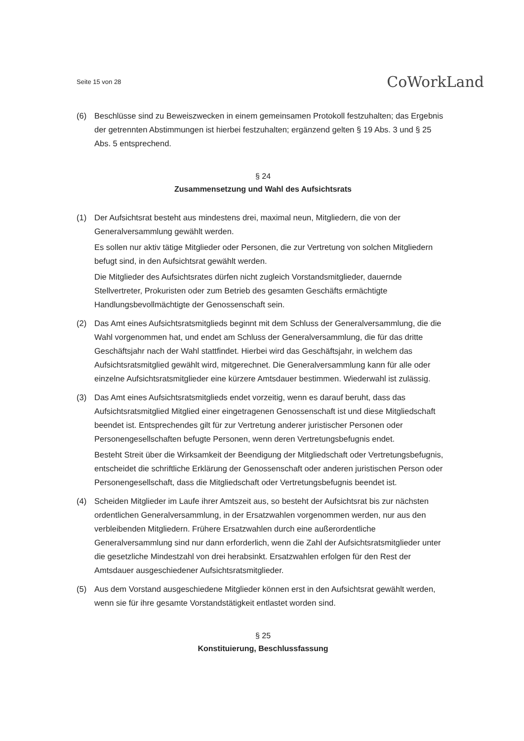Seite 15 von 28 CoWorkLand
(6) Beschlüsse sind zu Beweiszwecken in einem gemeinsamen Protokoll festzuhalten; das Ergebnis der getrennten Abstimmungen ist hierbei festzuhalten; ergänzend gelten § 19 Abs. 3 und § 25 Abs. 5 entsprechend.
§ 24
Zusammensetzung und Wahl des Aufsichtsrats
(1) Der Aufsichtsrat besteht aus mindestens drei, maximal neun, Mitgliedern, die von der Generalversammlung gewählt werden.
Es sollen nur aktiv tätige Mitglieder oder Personen, die zur Vertretung von solchen Mitgliedern befugt sind, in den Aufsichtsrat gewählt werden.
Die Mitglieder des Aufsichtsrates dürfen nicht zugleich Vorstandsmitglieder, dauernde Stellvertreter, Prokuristen oder zum Betrieb des gesamten Geschäfts ermächtigte Handlungsbevollmächtigte der Genossenschaft sein.
(2) Das Amt eines Aufsichtsratsmitglieds beginnt mit dem Schluss der Generalversammlung, die die Wahl vorgenommen hat, und endet am Schluss der Generalversammlung, die für das dritte Geschäftsjahr nach der Wahl stattfindet. Hierbei wird das Geschäftsjahr, in welchem das Aufsichtsratsmitglied gewählt wird, mitgerechnet. Die Generalversammlung kann für alle oder einzelne Aufsichtsratsmitglieder eine kürzere Amtsdauer bestimmen. Wiederwahl ist zulässig.
(3) Das Amt eines Aufsichtsratsmitglieds endet vorzeitig, wenn es darauf beruht, dass das Aufsichtsratsmitglied Mitglied einer eingetragenen Genossenschaft ist und diese Mitgliedschaft beendet ist. Entsprechendes gilt für zur Vertretung anderer juristischer Personen oder Personengesellschaften befugte Personen, wenn deren Vertretungsbefugnis endet.
Besteht Streit über die Wirksamkeit der Beendigung der Mitgliedschaft oder Vertretungsbefugnis, entscheidet die schriftliche Erklärung der Genossenschaft oder anderen juristischen Person oder Personengesellschaft, dass die Mitgliedschaft oder Vertretungsbefugnis beendet ist.
(4) Scheiden Mitglieder im Laufe ihrer Amtszeit aus, so besteht der Aufsichtsrat bis zur nächsten ordentlichen Generalversammlung, in der Ersatzwahlen vorgenommen werden, nur aus den verbleibenden Mitgliedern. Frühere Ersatzwahlen durch eine außerordentliche Generalversammlung sind nur dann erforderlich, wenn die Zahl der Aufsichtsratsmitglieder unter die gesetzliche Mindestzahl von drei herabsinkt. Ersatzwahlen erfolgen für den Rest der Amtsdauer ausgeschiedener Aufsichtsratsmitglieder.
(5) Aus dem Vorstand ausgeschiedene Mitglieder können erst in den Aufsichtsrat gewählt werden, wenn sie für ihre gesamte Vorstandstätigkeit entlastet worden sind.
§ 25
Konstituierung, Beschlussfassung